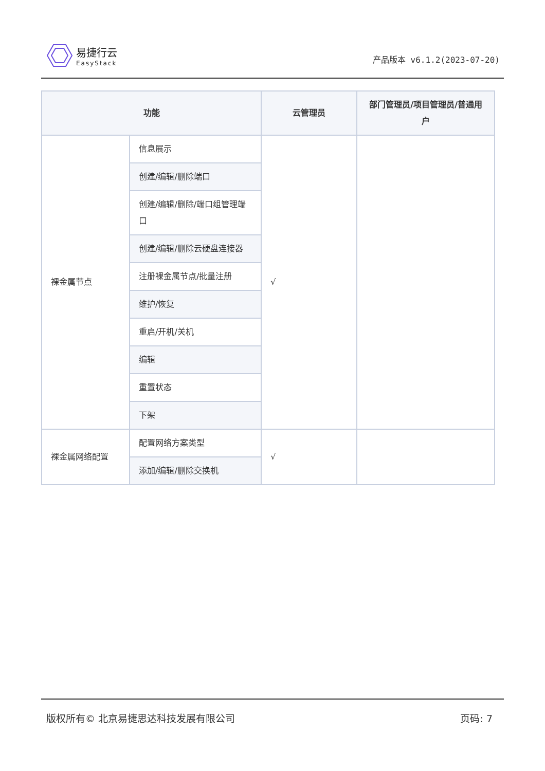易捷行云
EasyStack
产品版本 v6.1.2(2023-07-20)
| 功能 | | 云管理员 | 部门管理员/项目管理员/普通用户 |
| --- | --- | --- | --- |
| 裸金属节点 | 信息展示 | √ | |
| | 创建/编辑/删除端口 | | |
| | 创建/编辑/删除/端口组管理端口 | | |
| | 创建/编辑/删除云硬盘连接器 | | |
| | 注册裸金属节点/批量注册 | | |
| | 维护/恢复 | | |
| | 重启/开机/关机 | | |
| | 编辑 | | |
| | 重置状态 | | |
| | 下架 | | |
| 裸金属网络配置 | 配置网络方案类型 | √ | |
| | 添加/编辑/删除交换机 | | |
版权所有© 北京易捷思达科技发展有限公司 页码: 7